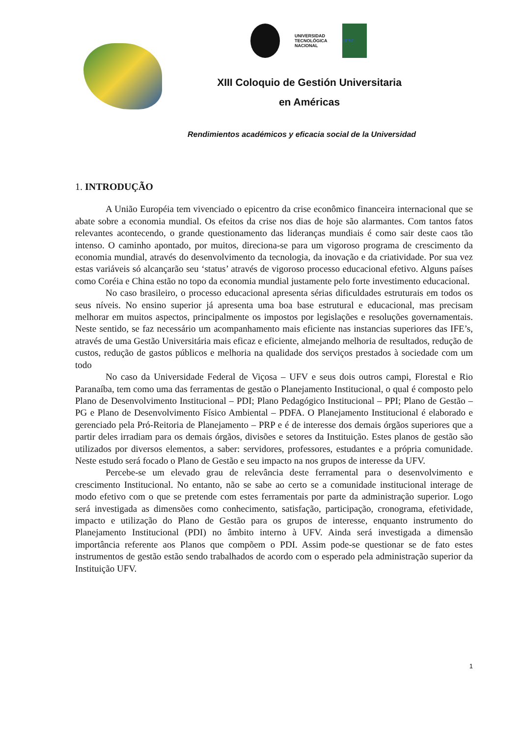UNIVERSIDAD
TECNOLÓGICA
NACIONAL
UFSC
XIII Coloquio de Gestión Universitaria
en Américas
Rendimientos académicos y eficacia social de la Universidad
1. INTRODUÇÃO
A União Européia tem vivenciado o epicentro da crise econômico financeira internacional que se abate sobre a economia mundial. Os efeitos da crise nos dias de hoje são alarmantes. Com tantos fatos relevantes acontecendo, o grande questionamento das lideranças mundiais é como sair deste caos tão intenso. O caminho apontado, por muitos, direciona-se para um vigoroso programa de crescimento da economia mundial, através do desenvolvimento da tecnologia, da inovação e da criatividade. Por sua vez estas variáveis só alcançarão seu ‘status’ através de vigoroso processo educacional efetivo. Alguns países como Coréia e China estão no topo da economia mundial justamente pelo forte investimento educacional.
No caso brasileiro, o processo educacional apresenta sérias dificuldades estruturais em todos os seus níveis. No ensino superior já apresenta uma boa base estrutural e educacional, mas precisam melhorar em muitos aspectos, principalmente os impostos por legislações e resoluções governamentais. Neste sentido, se faz necessário um acompanhamento mais eficiente nas instancias superiores das IFE’s, através de uma Gestão Universitária mais eficaz e eficiente, almejando melhoria de resultados, redução de custos, redução de gastos públicos e melhoria na qualidade dos serviços prestados à sociedade com um todo
No caso da Universidade Federal de Viçosa – UFV e seus dois outros campi, Florestal e Rio Paranaíba, tem como uma das ferramentas de gestão o Planejamento Institucional, o qual é composto pelo Plano de Desenvolvimento Institucional – PDI; Plano Pedagógico Institucional – PPI; Plano de Gestão – PG e Plano de Desenvolvimento Físico Ambiental – PDFA. O Planejamento Institucional é elaborado e gerenciado pela Pró-Reitoria de Planejamento – PRP e é de interesse dos demais órgãos superiores que a partir deles irradiam para os demais órgãos, divisões e setores da Instituição. Estes planos de gestão são utilizados por diversos elementos, a saber: servidores, professores, estudantes e a própria comunidade. Neste estudo será focado o Plano de Gestão e seu impacto na nos grupos de interesse da UFV.
Percebe-se um elevado grau de relevância deste ferramental para o desenvolvimento e crescimento Institucional. No entanto, não se sabe ao certo se a comunidade institucional interage de modo efetivo com o que se pretende com estes ferramentais por parte da administração superior. Logo será investigada as dimensões como conhecimento, satisfação, participação, cronograma, efetividade, impacto e utilização do Plano de Gestão para os grupos de interesse, enquanto instrumento do Planejamento Institucional (PDI) no âmbito interno à UFV. Ainda será investigada a dimensão importância referente aos Planos que compõem o PDI. Assim pode-se questionar se de fato estes instrumentos de gestão estão sendo trabalhados de acordo com o esperado pela administração superior da Instituição UFV.
1